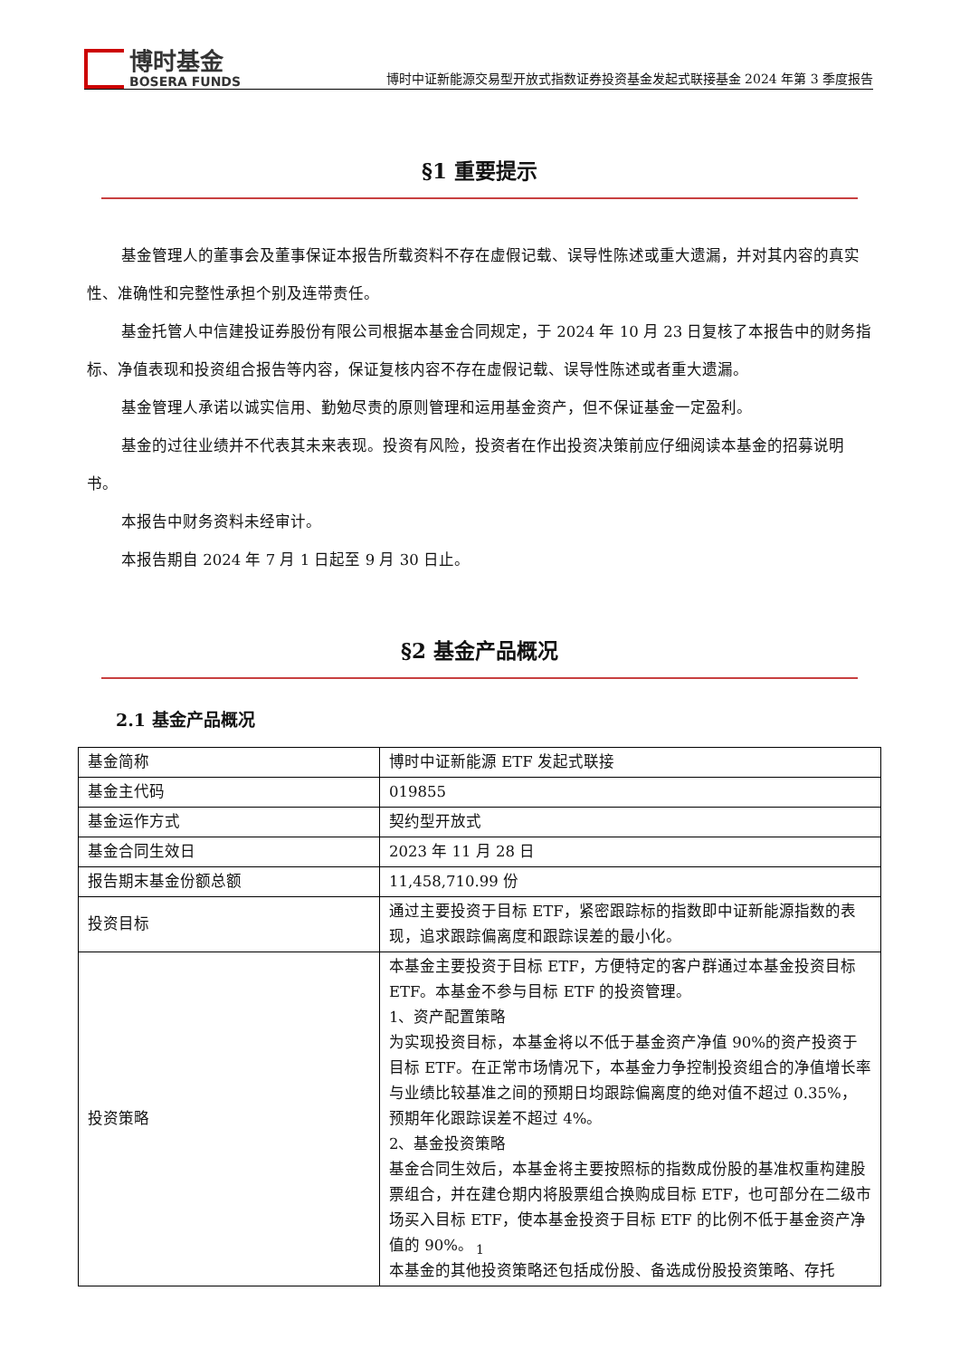博时基金
BOSERA FUNDS
博时中证新能源交易型开放式指数证券投资基金发起式联接基金 2024 年第 3 季度报告
§1 重要提示
基金管理人的董事会及董事保证本报告所载资料不存在虚假记载、误导性陈述或重大遗漏，并对其内容的真实性、准确性和完整性承担个别及连带责任。
基金托管人中信建投证券股份有限公司根据本基金合同规定，于 2024 年 10 月 23 日复核了本报告中的财务指标、净值表现和投资组合报告等内容，保证复核内容不存在虚假记载、误导性陈述或者重大遗漏。
基金管理人承诺以诚实信用、勤勉尽责的原则管理和运用基金资产，但不保证基金一定盈利。
基金的过往业绩并不代表其未来表现。投资有风险，投资者在作出投资决策前应仔细阅读本基金的招募说明书。
本报告中财务资料未经审计。
本报告期自 2024 年 7 月 1 日起至 9 月 30 日止。
§2 基金产品概况
2.1 基金产品概况
| 基金简称 | 博时中证新能源 ETF 发起式联接 |
| 基金主代码 | 019855 |
| 基金运作方式 | 契约型开放式 |
| 基金合同生效日 | 2023 年 11 月 28 日 |
| 报告期末基金份额总额 | 11,458,710.99 份 |
| 投资目标 | 通过主要投资于目标 ETF，紧密跟踪标的指数即中证新能源指数的表现，追求跟踪偏离度和跟踪误差的最小化。 |
| 投资策略 | 本基金主要投资于目标 ETF，方便特定的客户群通过本基金投资目标 ETF。本基金不参与目标 ETF 的投资管理。 1、资产配置策略 为实现投资目标，本基金将以不低于基金资产净值 90%的资产投资于目标 ETF。在正常市场情况下，本基金力争控制投资组合的净值增长率与业绩比较基准之间的预期日均跟踪偏离度的绝对值不超过 0.35%，预期年化跟踪误差不超过 4%。 2、基金投资策略 基金合同生效后，本基金将主要按照标的指数成份股的基准权重构建股票组合，并在建仓期内将股票组合换购成目标 ETF，也可部分在二级市场买入目标 ETF，使本基金投资于目标 ETF 的比例不低于基金资产净值的 90%。 本基金的其他投资策略还包括成份股、备选成份股投资策略、存托 |
1